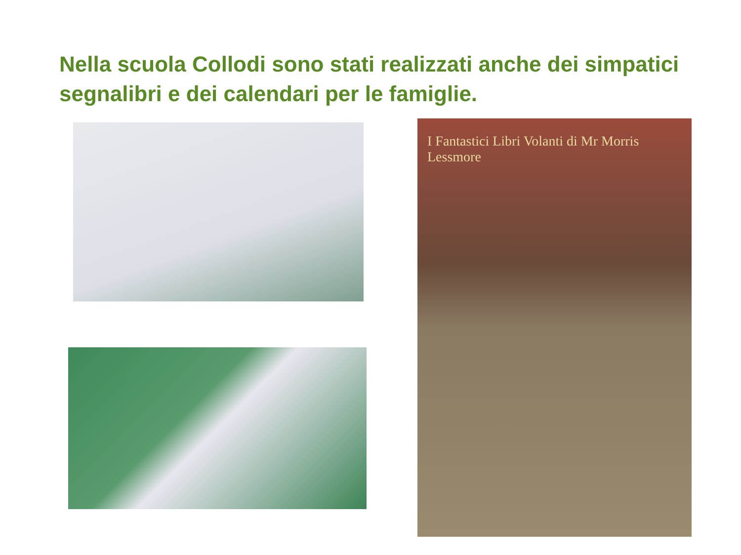Nella scuola Collodi sono stati realizzati anche dei simpatici segnalibri e dei calendari per le famiglie.
I Fantastici Libri Volanti di Mr Morris Lessmore